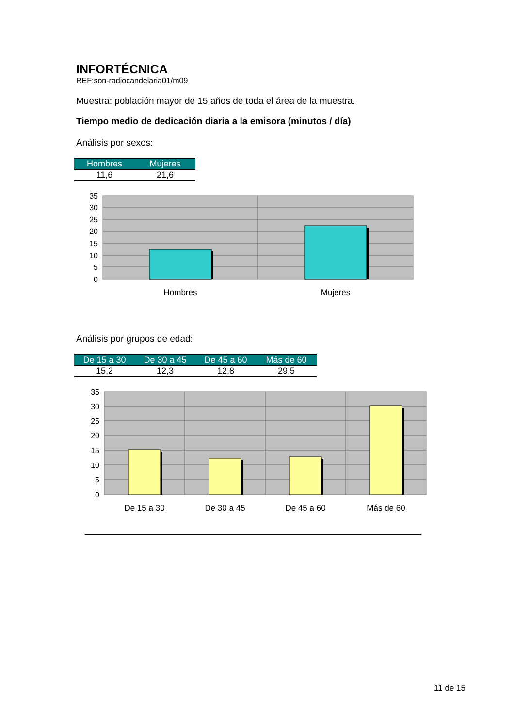INFORTÉCNICA
REF:son-radiocandelaria01/m09
Muestra: población mayor de 15 años de toda el área de la muestra.
Tiempo medio de dedicación diaria a la emisora (minutos / día)
Análisis por sexos:
| Hombres | Mujeres |
| --- | --- |
| 11,6 | 21,6 |
35
30
25
20
15
10
5
0
Hombres
Mujeres
Análisis por grupos de edad:
| De 15 a 30 | De 30 a 45 | De 45 a 60 | Más de 60 |
| --- | --- | --- | --- |
| 15,2 | 12,3 | 12,8 | 29,5 |
35
30
25
20
15
10
5
0
De 15 a 30
De 30 a 45
De 45 a 60
Más de 60
11 de 15